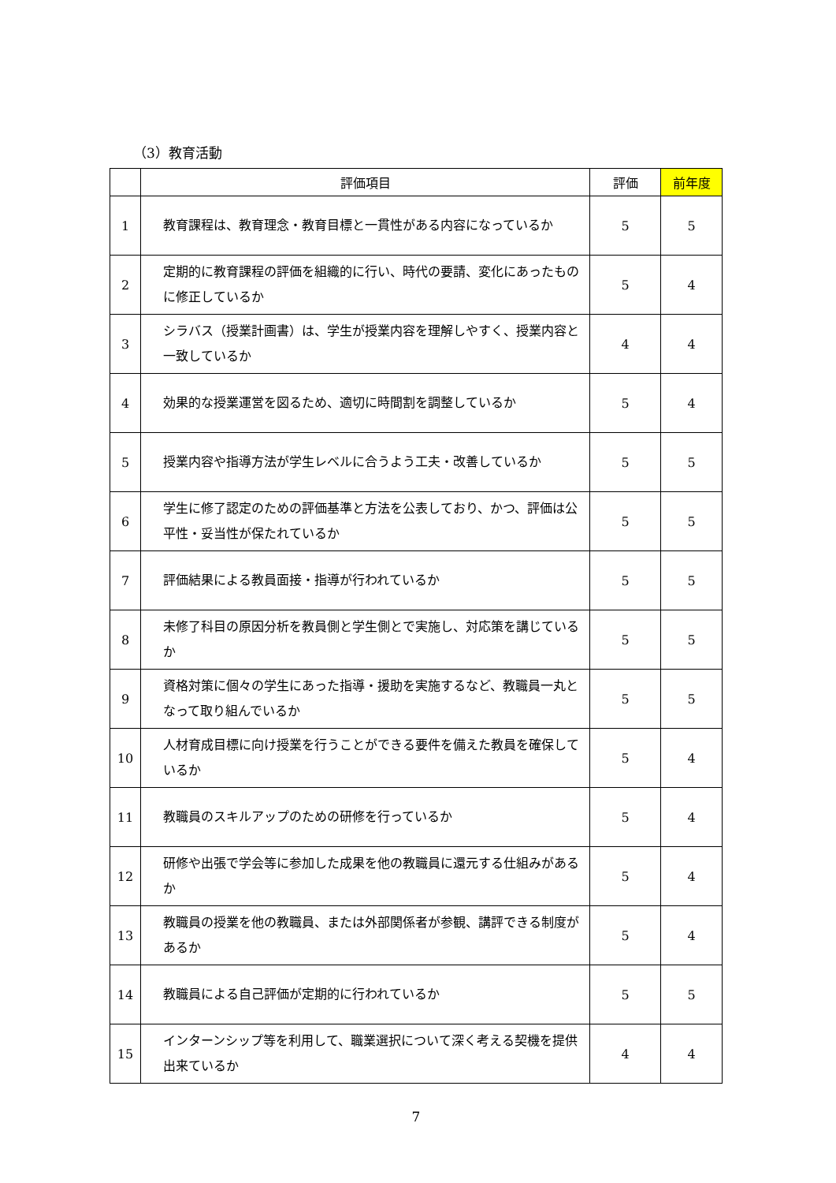（3）教育活動
| | 評価項目 | 評価 | 前年度 |
| --- | --- | --- | --- |
| 1 | 教育課程は、教育理念・教育目標と一貫性がある内容になっているか | 5 | 5 |
| 2 | 定期的に教育課程の評価を組織的に行い、時代の要請、変化にあったものに修正しているか | 5 | 4 |
| 3 | シラバス（授業計画書）は、学生が授業内容を理解しやすく、授業内容と一致しているか | 4 | 4 |
| 4 | 効果的な授業運営を図るため、適切に時間割を調整しているか | 5 | 4 |
| 5 | 授業内容や指導方法が学生レベルに合うよう工夫・改善しているか | 5 | 5 |
| 6 | 学生に修了認定のための評価基準と方法を公表しており、かつ、評価は公平性・妥当性が保たれているか | 5 | 5 |
| 7 | 評価結果による教員面接・指導が行われているか | 5 | 5 |
| 8 | 未修了科目の原因分析を教員側と学生側とで実施し、対応策を講じているか | 5 | 5 |
| 9 | 資格対策に個々の学生にあった指導・援助を実施するなど、教職員一丸となって取り組んでいるか | 5 | 5 |
| 10 | 人材育成目標に向け授業を行うことができる要件を備えた教員を確保しているか | 5 | 4 |
| 11 | 教職員のスキルアップのための研修を行っているか | 5 | 4 |
| 12 | 研修や出張で学会等に参加した成果を他の教職員に還元する仕組みがあるか | 5 | 4 |
| 13 | 教職員の授業を他の教職員、または外部関係者が参観、講評できる制度があるか | 5 | 4 |
| 14 | 教職員による自己評価が定期的に行われているか | 5 | 5 |
| 15 | インターンシップ等を利用して、職業選択について深く考える契機を提供出来ているか | 4 | 4 |
7